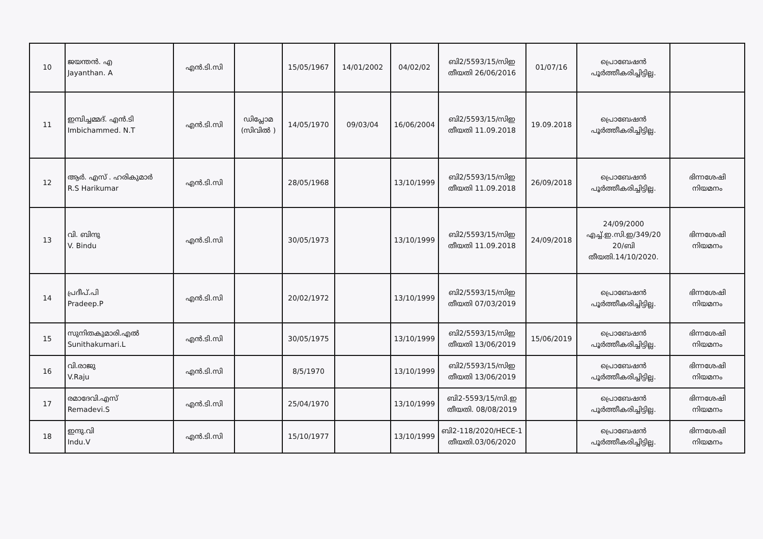| 10 | ജയന്തൻ. എ Jayanthan. A | എൻ.ടി.സി | | 15/05/1967 | 14/01/2002 | 04/02/02 | ബി2/5593/15/സിഇ തീയതി 26/06/2016 | 01/07/16 | പ്രൊബേഷൻ പൂർത്തീകരിച്ചിട്ടില്ല. | |
| 11 | ഇമ്പിച്ചമ്മദ്. എൻ.ടി Imbichammed. N.T | എൻ.ടി.സി | ഡിപ്ലോമ (സിവിൽ ) | 14/05/1970 | 09/03/04 | 16/06/2004 | ബി2/5593/15/സിഇ തീയതി 11.09.2018 | 19.09.2018 | പ്രൊബേഷൻ പൂർത്തീകരിച്ചിട്ടില്ല. | |
| 12 | ആർ. എസ് . ഹരികുമാർ R.S Harikumar | എൻ.ടി.സി | | 28/05/1968 | | 13/10/1999 | ബി2/5593/15/സിഇ തീയതി 11.09.2018 | 26/09/2018 | പ്രൊബേഷൻ പൂർത്തീകരിച്ചിട്ടില്ല. | ഭിന്നശേഷി നിയമനം |
| 13 | വി. ബിന്ദു V. Bindu | എൻ.ടി.സി | | 30/05/1973 | | 13/10/1999 | ബി2/5593/15/സിഇ തീയതി 11.09.2018 | 24/09/2018 | 24/09/2000 എച്ച്.ഇ.സി.ഇ/349/20 20/ബി തീയതി.14/10/2020. | ഭിന്നശേഷി നിയമനം |
| 14 | പ്രദീപ്.പി Pradeep.P | എൻ.ടി.സി | | 20/02/1972 | | 13/10/1999 | ബി2/5593/15/സിഇ തീയതി 07/03/2019 | | പ്രൊബേഷൻ പൂർത്തീകരിച്ചിട്ടില്ല. | ഭിന്നശേഷി നിയമനം |
| 15 | സുനിതകുമാരി.എൽ Sunithakumari.L | എൻ.ടി.സി | | 30/05/1975 | | 13/10/1999 | ബി2/5593/15/സിഇ തീയതി 13/06/2019 | 15/06/2019 | പ്രൊബേഷൻ പൂർത്തീകരിച്ചിട്ടില്ല. | ഭിന്നശേഷി നിയമനം |
| 16 | വി.രാജു V.Raju | എൻ.ടി.സി | | 8/5/1970 | | 13/10/1999 | ബി2/5593/15/സിഇ തീയതി 13/06/2019 | | പ്രൊബേഷൻ പൂർത്തീകരിച്ചിട്ടില്ല. | ഭിന്നശേഷി നിയമനം |
| 17 | രമാദേവി.എസ് Remadevi.S | എൻ.ടി.സി | | 25/04/1970 | | 13/10/1999 | ബി2-5593/15/സി.ഇ തീയതി. 08/08/2019 | | പ്രൊബേഷൻ പൂർത്തീകരിച്ചിട്ടില്ല. | ഭിന്നശേഷി നിയമനം |
| 18 | ഇന്ദു.വി Indu.V | എൻ.ടി.സി | | 15/10/1977 | | 13/10/1999 | ബി2-118/2020/HECE-1 തീയതി.03/06/2020 | | പ്രൊബേഷൻ പൂർത്തീകരിച്ചിട്ടില്ല. | ഭിന്നശേഷി നിയമനം |